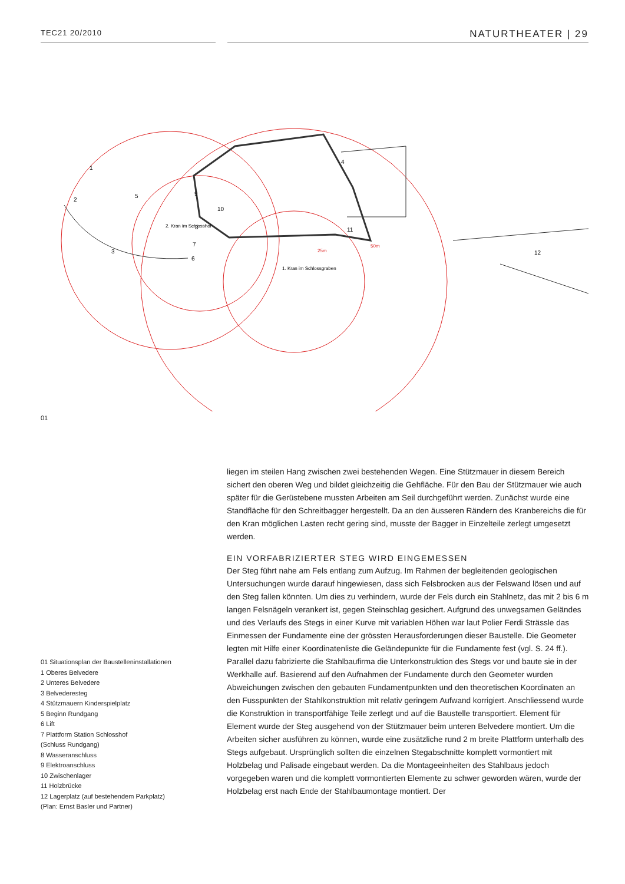TEC21 20/2010
NATURTHEATER | 29
1
2
3
4
5
6
7
8
9
10
11
12
2. Kran im Schlosshof
1. Kran im Schlossgraben
25m
50m
01
01 Situationsplan der Baustelleninstallationen
1 Oberes Belvedere
2 Unteres Belvedere
3 Belvederesteg
4 Stützmauern Kinderspielplatz
5 Beginn Rundgang
6 Lift
7 Plattform Station Schlosshof
(Schluss Rundgang)
8 Wasseranschluss
9 Elektroanschluss
10 Zwischenlager
11 Holzbrücke
12 Lagerplatz (auf bestehendem Parkplatz)
(Plan: Ernst Basler und Partner)
liegen im steilen Hang zwischen zwei bestehenden Wegen. Eine Stützmauer in diesem Bereich sichert den oberen Weg und bildet gleichzeitig die Gehfläche. Für den Bau der Stützmauer wie auch später für die Gerüstebene mussten Arbeiten am Seil durchgeführt werden. Zunächst wurde eine Standfläche für den Schreitbagger hergestellt. Da an den äusseren Rändern des Kranbereichs die für den Kran möglichen Lasten recht gering sind, musste der Bagger in Einzelteile zerlegt umgesetzt werden.
EIN VORFABRIZIERTER STEG WIRD EINGEMESSEN
Der Steg führt nahe am Fels entlang zum Aufzug. Im Rahmen der begleitenden geologischen Untersuchungen wurde darauf hingewiesen, dass sich Felsbrocken aus der Felswand lösen und auf den Steg fallen könnten. Um dies zu verhindern, wurde der Fels durch ein Stahlnetz, das mit 2 bis 6 m langen Felsnägeln verankert ist, gegen Steinschlag gesichert. Aufgrund des unwegsamen Geländes und des Verlaufs des Stegs in einer Kurve mit variablen Höhen war laut Polier Ferdi Strässle das Einmessen der Fundamente eine der grössten Herausforderungen dieser Baustelle. Die Geometer legten mit Hilfe einer Koordinatenliste die Geländepunkte für die Fundamente fest (vgl. S. 24 ff.). Parallel dazu fabrizierte die Stahlbaufirma die Unterkonstruktion des Stegs vor und baute sie in der Werkhalle auf. Basierend auf den Aufnahmen der Fundamente durch den Geometer wurden Abweichungen zwischen den gebauten Fundamentpunkten und den theoretischen Koordinaten an den Fusspunkten der Stahlkonstruktion mit relativ geringem Aufwand korrigiert. Anschliessend wurde die Konstruktion in transportfähige Teile zerlegt und auf die Baustelle transportiert. Element für Element wurde der Steg ausgehend von der Stützmauer beim unteren Belvedere montiert. Um die Arbeiten sicher ausführen zu können, wurde eine zusätzliche rund 2 m breite Plattform unterhalb des Stegs aufgebaut. Ursprünglich sollten die einzelnen Stegabschnitte komplett vormontiert mit Holzbelag und Palisade eingebaut werden. Da die Montageeinheiten des Stahlbaus jedoch vorgegeben waren und die komplett vormontierten Elemente zu schwer geworden wären, wurde der Holzbelag erst nach Ende der Stahlbaumontage montiert. Der